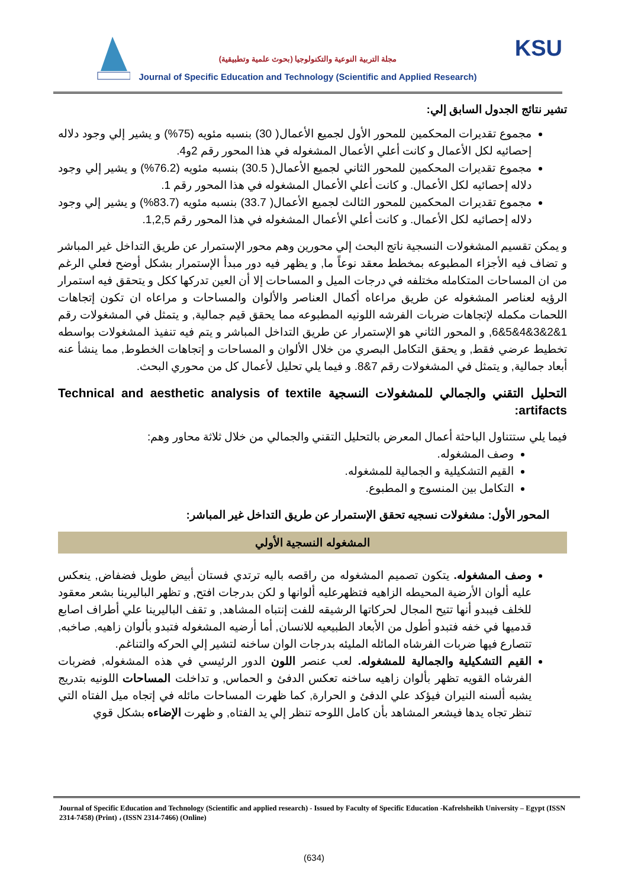KSU
مجلة التربية النوعية والتكنولوجيا (بحوث علمية وتطبيقية)
Journal of Specific Education and Technology (Scientific and Applied Research)
تشير نتائج الجدول السابق إلي:
مجموع تقديرات المحكمين للمحور الأول لجميع الأعمال( 30) بنسبه مئويه (75%) و يشير إلي وجود دلاله إحصائيه لكل الأعمال و كانت أعلي الأعمال المشغوله في هذا المحور رقم 2و4.
مجموع تقديرات المحكمين للمحور الثاني لجميع الأعمال( 30.5) بنسبه مئويه (76.2%) و يشير إلي وجود دلاله إحصائيه لكل الأعمال. و كانت أعلي الأعمال المشغوله في هذا المحور رقم 1.
مجموع تقديرات المحكمين للمحور الثالث لجميع الأعمال( 33.7) بنسبه مئويه (83.7%) و يشير إلي وجود دلاله إحصائيه لكل الأعمال. و كانت أعلي الأعمال المشغوله في هذا المحور رقم 1,2,5.
و يمكن تقسيم المشغولات النسجية ناتج البحث إلي محورين وهم محور الإستمرار عن طريق التداخل غير المباشر و تضاف فيه الأجزاء المطبوعه بمخطط معقد نوعاً ما, و يظهر فيه دور مبدأ الإستمرار بشكل أوضح فعلي الرغم من ان المساحات المتكامله مختلفه في درجات الميل و المساحات إلا أن العين تدركها ككل و يتحقق فيه استمرار الرؤيه لعناصر المشغوله عن طريق مراعاه أكمال العناصر والألوان والمساحات و مراعاه ان تكون إتجاهات اللحمات مكمله لإتجاهات ضربات الفرشه اللونيه المطبوعه مما يحقق قيم جمالية, و يتمثل في المشغولات رقم 1&2&3&4&5&6, و المحور الثاني هو الإستمرار عن طريق التداخل المباشر و يتم فيه تنفيذ المشغولات بواسطه تخطيط عرضي فقط, و يحقق التكامل البصري من خلال الألوان و المساحات و إتجاهات الخطوط, مما ينشأ عنه أبعاد جمالية, و يتمثل في المشغولات رقم 7&8. و فيما يلي تحليل لأعمال كل من محوري البحث.
التحليل التقني والجمالي للمشغولات النسجية Technical and aesthetic analysis of textile artifacts:
فيما يلي ستتناول الباحثة أعمال المعرض بالتحليل التقني والجمالي من خلال ثلاثة محاور وهم:
وصف المشغوله.
القيم التشكيلية و الجمالية للمشغوله.
التكامل بين المنسوج و المطبوع.
المحور الأول: مشغولات نسجيه تحقق الإستمرار عن طريق التداخل غير المباشر:
المشغوله النسجية الأولي
وصف المشغوله. يتكون تصميم المشغوله من راقصه باليه ترتدي فستان أبيض طويل فضفاض, ينعكس عليه ألوان الأرضية المحيطه الزاهيه فتظهرعليه ألوانها و لكن بدرجات افتح, و تظهر الباليرينا بشعر معقود للخلف فيبدو أنها تتيح المجال لحركاتها الرشيقه للفت إنتباه المشاهد, و تقف الباليرينا علي أطراف اصابع قدميها في خفه فتبدو أطول من الأبعاد الطبيعيه للانسان, أما أرضيه المشغوله فتبدو بألوان زاهيه, صاخبه, تتصارع فيها ضربات الفرشاه المائله المليئه بدرجات الوان ساخنه لتشير إلي الحركه والتناغم.
القيم التشكيلية والجمالية للمشغوله. لعب عنصر اللون الدور الرئيسي في هذه المشغوله, فضربات الفرشاه القويه تظهر بألوان زاهيه ساخنه تعكس الدفئ و الحماس, و تداخلت المساحات اللونيه بتدريج يشبه ألسنه النيران فيؤكد علي الدفئ و الحرارة, كما ظهرت المساحات مائله في إتجاه ميل الفتاه التي تنظر تجاه يدها فيشعر المشاهد بأن كامل اللوحه تنظر إلي يد الفتاه, و ظهرت الإضاءه بشكل قوي
Journal of Specific Education and Technology (Scientific and applied research) - Issued by Faculty of Specific Education -Kafrelsheikh University – Egypt (ISSN 2314-7458) (Print) ، (ISSN 2314-7466) (Online)
(634)